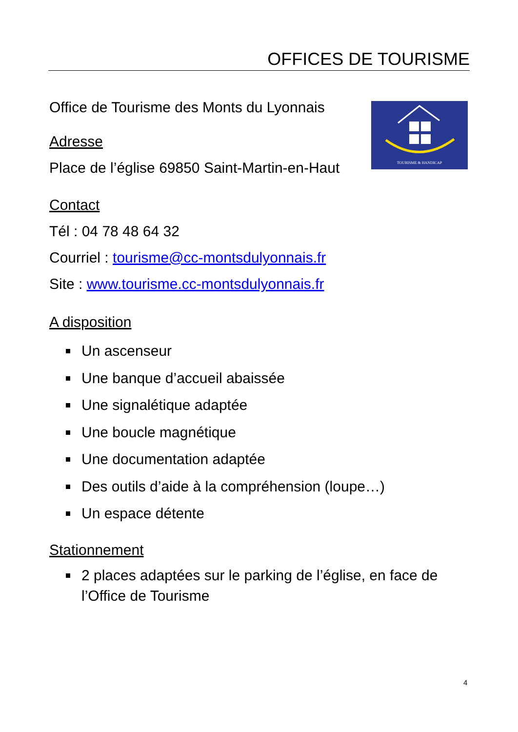OFFICES DE TOURISME
TOURISME & HANDICAP
Office de Tourisme des Monts du Lyonnais
Adresse
Place de l’église 69850 Saint-Martin-en-Haut
Contact
Tél : 04 78 48 64 32
Courriel : tourisme@cc-montsdulyonnais.fr
Site : www.tourisme.cc-montsdulyonnais.fr
A disposition
Un ascenseur
Une banque d’accueil abaissée
Une signalétique adaptée
Une boucle magnétique
Une documentation adaptée
Des outils d’aide à la compréhension (loupe…)
Un espace détente
Stationnement
2 places adaptées sur le parking de l’église, en face de l’Office de Tourisme
4